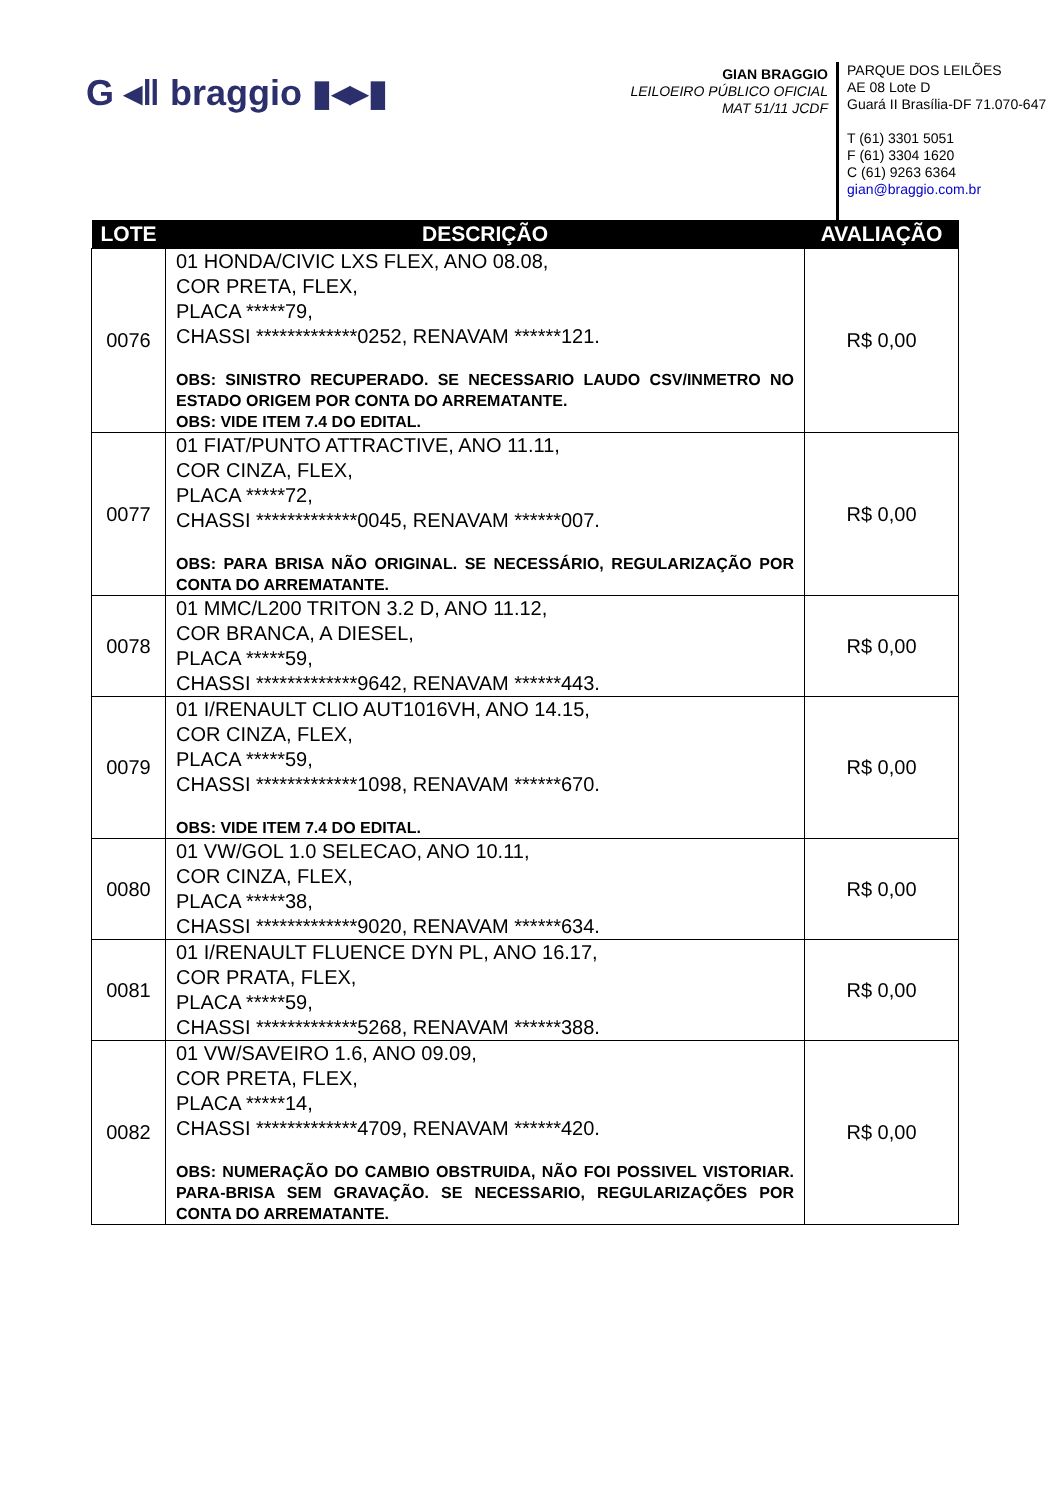G ◂‖ braggio ▮◂▸▮
GIAN BRAGGIO
LEILOEIRO PÚBLICO OFICIAL
MAT 51/11 JCDF
PARQUE DOS LEILÕES
AE 08 Lote D
Guará II Brasília-DF 71.070-647
T (61) 3301 5051
F (61) 3304 1620
C (61) 9263 6364
gian@braggio.com.br
| LOTE | DESCRIÇÃO | AVALIAÇÃO |
| --- | --- | --- |
| 0076 | 01 HONDA/CIVIC LXS FLEX, ANO 08.08, COR PRETA, FLEX, PLACA *****79, CHASSI *************0252, RENAVAM ******121. OBS: SINISTRO RECUPERADO. SE NECESSARIO LAUDO CSV/INMETRO NO ESTADO ORIGEM POR CONTA DO ARREMATANTE. OBS: VIDE ITEM 7.4 DO EDITAL. | R$ 0,00 |
| 0077 | 01 FIAT/PUNTO ATTRACTIVE, ANO 11.11, COR CINZA, FLEX, PLACA *****72, CHASSI *************0045, RENAVAM ******007. OBS: PARA BRISA NÃO ORIGINAL. SE NECESSÁRIO, REGULARIZAÇÃO POR CONTA DO ARREMATANTE. | R$ 0,00 |
| 0078 | 01 MMC/L200 TRITON 3.2 D, ANO 11.12, COR BRANCA, A DIESEL, PLACA *****59, CHASSI *************9642, RENAVAM ******443. | R$ 0,00 |
| 0079 | 01 I/RENAULT CLIO AUT1016VH, ANO 14.15, COR CINZA, FLEX, PLACA *****59, CHASSI *************1098, RENAVAM ******670. OBS: VIDE ITEM 7.4 DO EDITAL. | R$ 0,00 |
| 0080 | 01 VW/GOL 1.0 SELECAO, ANO 10.11, COR CINZA, FLEX, PLACA *****38, CHASSI *************9020, RENAVAM ******634. | R$ 0,00 |
| 0081 | 01 I/RENAULT FLUENCE DYN PL, ANO 16.17, COR PRATA, FLEX, PLACA *****59, CHASSI *************5268, RENAVAM ******388. | R$ 0,00 |
| 0082 | 01 VW/SAVEIRO 1.6, ANO 09.09, COR PRETA, FLEX, PLACA *****14, CHASSI *************4709, RENAVAM ******420. OBS: NUMERAÇÃO DO CAMBIO OBSTRUIDA, NÃO FOI POSSIVEL VISTORIAR. PARA-BRISA SEM GRAVAÇÃO. SE NECESSARIO, REGULARIZAÇÕES POR CONTA DO ARREMATANTE. | R$ 0,00 |